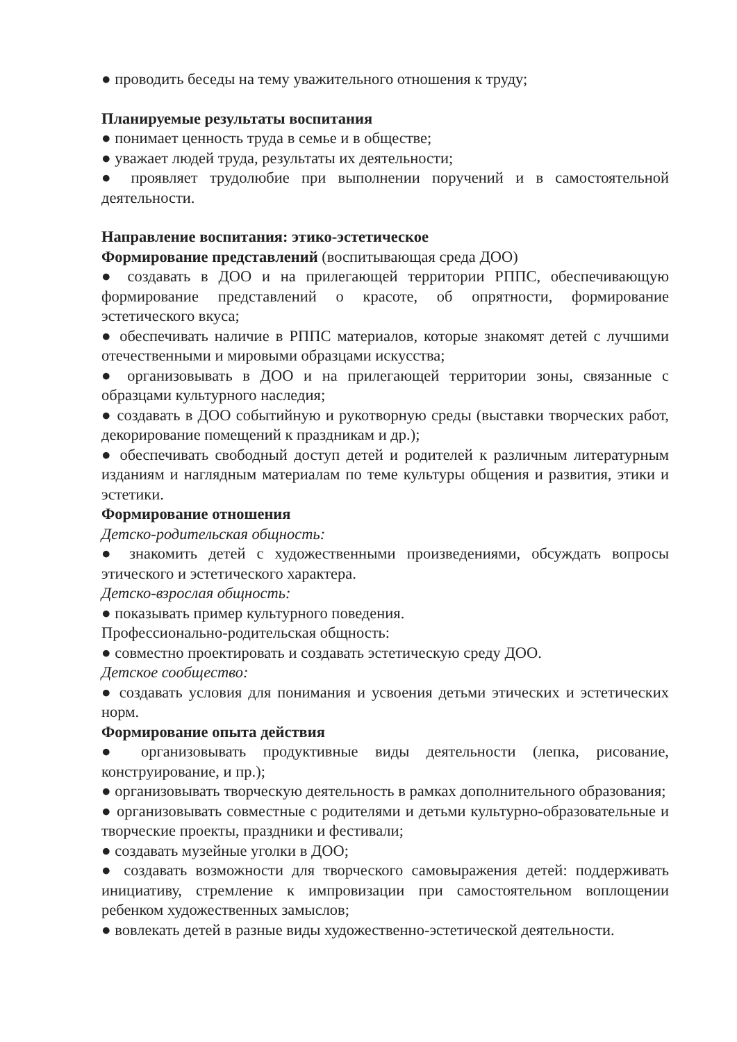● проводить беседы на тему уважительного отношения к труду;
Планируемые результаты воспитания
● понимает ценность труда в семье и в обществе;
● уважает людей труда, результаты их деятельности;
● проявляет трудолюбие при выполнении поручений и в самостоятельной деятельности.
Направление воспитания: этико-эстетическое
Формирование представлений (воспитывающая среда ДОО)
● создавать в ДОО и на прилегающей территории РППС, обеспечивающую формирование представлений о красоте, об опрятности, формирование эстетического вкуса;
● обеспечивать наличие в РППС материалов, которые знакомят детей с лучшими отечественными и мировыми образцами искусства;
● организовывать в ДОО и на прилегающей территории зоны, связанные с образцами культурного наследия;
● создавать в ДОО событийную и рукотворную среды (выставки творческих работ, декорирование помещений к праздникам и др.);
● обеспечивать свободный доступ детей и родителей к различным литературным изданиям и наглядным материалам по теме культуры общения и развития, этики и эстетики.
Формирование отношения
Детско-родительская общность:
● знакомить детей с художественными произведениями, обсуждать вопросы этического и эстетического характера.
Детско-взрослая общность:
● показывать пример культурного поведения.
Профессионально-родительская общность:
● совместно проектировать и создавать эстетическую среду ДОО.
Детское сообщество:
● создавать условия для понимания и усвоения детьми этических и эстетических норм.
Формирование опыта действия
● организовывать продуктивные виды деятельности (лепка, рисование, конструирование, и пр.);
● организовывать творческую деятельность в рамках дополнительного образования;
● организовывать совместные с родителями и детьми культурно-образовательные и творческие проекты, праздники и фестивали;
● создавать музейные уголки в ДОО;
● создавать возможности для творческого самовыражения детей: поддерживать инициативу, стремление к импровизации при самостоятельном воплощении ребенком художественных замыслов;
● вовлекать детей в разные виды художественно-эстетической деятельности.